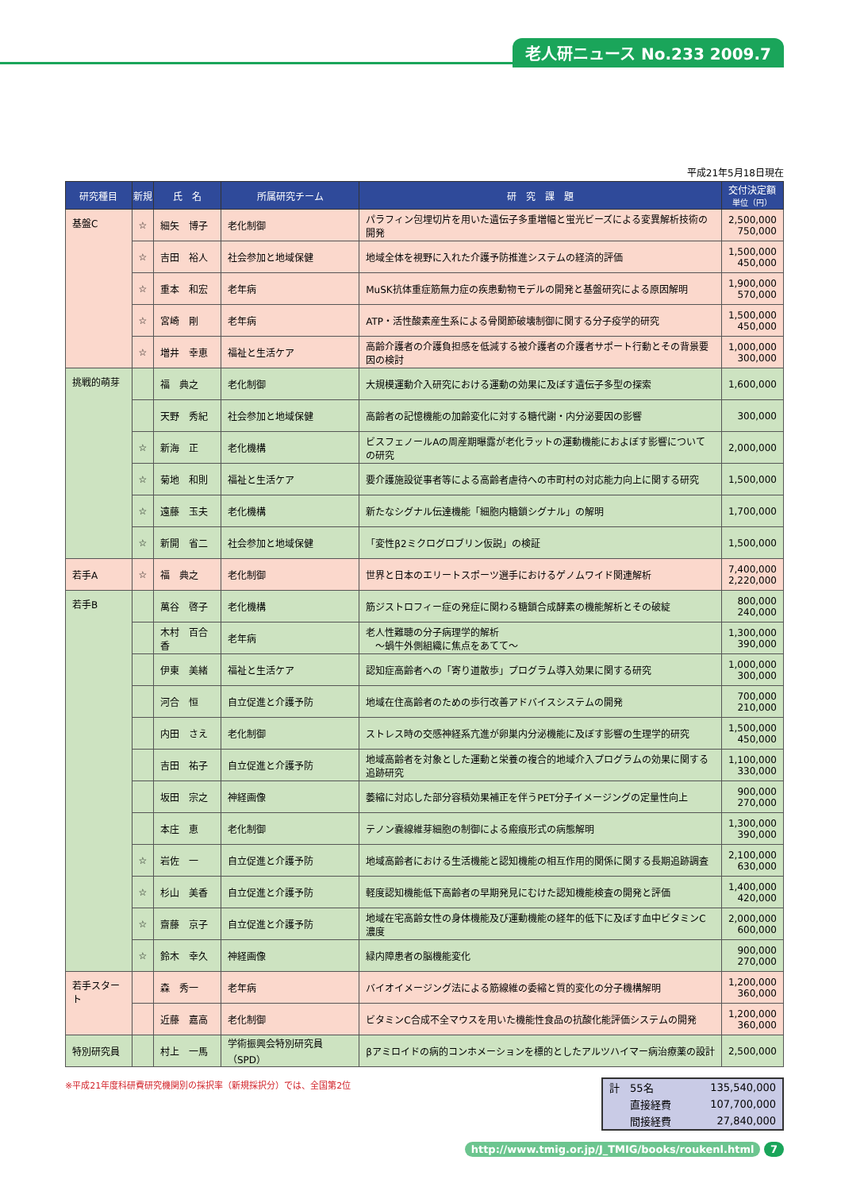老人研ニュース No.233 2009.7
平成21年5月18日現在
| 研究種目 | 新規 | 氏 名 | 所属研究チーム | 研 究 課 題 | 交付決定額 単位（円） |
| --- | --- | --- | --- | --- | --- |
| 基盤C | ☆ | 細矢 博子 | 老化制御 | パラフィン包埋切片を用いた遺伝子多重増幅と蛍光ビーズによる変異解析技術の開発 | 2,500,000 750,000 |
| | ☆ | 吉田 裕人 | 社会参加と地域保健 | 地域全体を視野に入れた介護予防推進システムの経済的評価 | 1,500,000 450,000 |
| | ☆ | 重本 和宏 | 老年病 | MuSK抗体重症筋無力症の疾患動物モデルの開発と基盤研究による原因解明 | 1,900,000 570,000 |
| | ☆ | 宮崎 剛 | 老年病 | ATP・活性酸素産生系による骨関節破壊制御に関する分子疫学的研究 | 1,500,000 450,000 |
| | ☆ | 増井 幸恵 | 福祉と生活ケア | 高齢介護者の介護負担感を低減する被介護者の介護者サポート行動とその背景要因の検討 | 1,000,000 300,000 |
| 挑戦的萌芽 | | 福 典之 | 老化制御 | 大規模運動介入研究における運動の効果に及ぼす遺伝子多型の探索 | 1,600,000 |
| | | 天野 秀紀 | 社会参加と地域保健 | 高齢者の記憶機能の加齢変化に対する糖代謝・内分泌要因の影響 | 300,000 |
| | ☆ | 新海 正 | 老化機構 | ビスフェノールAの周産期曝露が老化ラットの運動機能におよぼす影響についての研究 | 2,000,000 |
| | ☆ | 菊地 和則 | 福祉と生活ケア | 要介護施設従事者等による高齢者虐待への市町村の対応能力向上に関する研究 | 1,500,000 |
| | ☆ | 遠藤 玉夫 | 老化機構 | 新たなシグナル伝達機能「細胞内糖鎖シグナル」の解明 | 1,700,000 |
| | ☆ | 新開 省二 | 社会参加と地域保健 | 「変性β2ミクログロブリン仮説」の検証 | 1,500,000 |
| 若手A | ☆ | 福 典之 | 老化制御 | 世界と日本のエリートスポーツ選手におけるゲノムワイド関連解析 | 7,400,000 2,220,000 |
| 若手B | | 萬谷 啓子 | 老化機構 | 筋ジストロフィー症の発症に関わる糖鎖合成酵素の機能解析とその破綻 | 800,000 240,000 |
| | | 木村 百合香 | 老年病 | 老人性難聴の分子病理学的解析 ～蝸牛外側組織に焦点をあてて～ | 1,300,000 390,000 |
| | | 伊東 美緒 | 福祉と生活ケア | 認知症高齢者への「寄り道散歩」プログラム導入効果に関する研究 | 1,000,000 300,000 |
| | | 河合 恒 | 自立促進と介護予防 | 地域在住高齢者のための歩行改善アドバイスシステムの開発 | 700,000 210,000 |
| | | 内田 さえ | 老化制御 | ストレス時の交感神経系亢進が卵巣内分泌機能に及ぼす影響の生理学的研究 | 1,500,000 450,000 |
| | | 吉田 祐子 | 自立促進と介護予防 | 地域高齢者を対象とした運動と栄養の複合的地域介入プログラムの効果に関する追跡研究 | 1,100,000 330,000 |
| | | 坂田 宗之 | 神経画像 | 萎縮に対応した部分容積効果補正を伴うPET分子イメージングの定量性向上 | 900,000 270,000 |
| | | 本庄 恵 | 老化制御 | テノン嚢線維芽細胞の制御による瘢痕形式の病態解明 | 1,300,000 390,000 |
| | ☆ | 岩佐 一 | 自立促進と介護予防 | 地域高齢者における生活機能と認知機能の相互作用的関係に関する長期追跡調査 | 2,100,000 630,000 |
| | ☆ | 杉山 美香 | 自立促進と介護予防 | 軽度認知機能低下高齢者の早期発見にむけた認知機能検査の開発と評価 | 1,400,000 420,000 |
| | ☆ | 齋藤 京子 | 自立促進と介護予防 | 地域在宅高齢女性の身体機能及び運動機能の経年的低下に及ぼす血中ビタミンC濃度 | 2,000,000 600,000 |
| | ☆ | 鈴木 幸久 | 神経画像 | 緑内障患者の脳機能変化 | 900,000 270,000 |
| 若手スタート | | 森 秀一 | 老年病 | バイオイメージング法による筋線維の委縮と質的変化の分子機構解明 | 1,200,000 360,000 |
| | | 近藤 嘉高 | 老化制御 | ビタミンC合成不全マウスを用いた機能性食品の抗酸化能評価システムの開発 | 1,200,000 360,000 |
| 特別研究員 | | 村上 一馬 | 学術振興会特別研究員（SPD） | βアミロイドの病的コンホメーションを標的としたアルツハイマー病治療薬の設計 | 2,500,000 |
※平成21年度科研費研究機関別の採択率（新規採択分）では、全国第2位
| 計 55名 | 135,540,000 |
| 直接経費 | 107,700,000 |
| 間接経費 | 27,840,000 |
http://www.tmig.or.jp/J_TMIG/books/roukenl.html 7